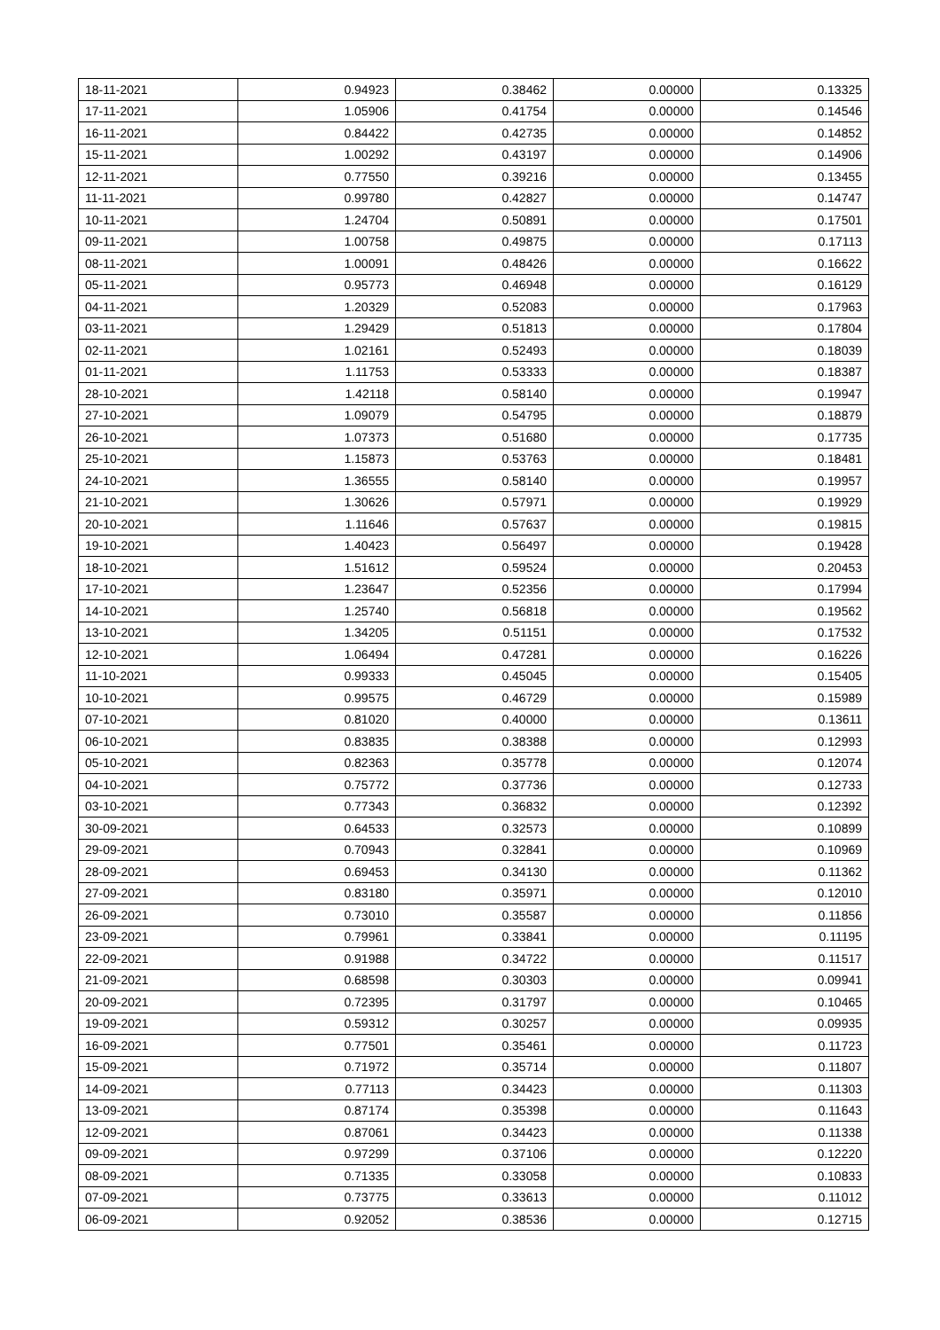| 18-11-2021 | 0.94923 | 0.38462 | 0.00000 | 0.13325 |
| 17-11-2021 | 1.05906 | 0.41754 | 0.00000 | 0.14546 |
| 16-11-2021 | 0.84422 | 0.42735 | 0.00000 | 0.14852 |
| 15-11-2021 | 1.00292 | 0.43197 | 0.00000 | 0.14906 |
| 12-11-2021 | 0.77550 | 0.39216 | 0.00000 | 0.13455 |
| 11-11-2021 | 0.99780 | 0.42827 | 0.00000 | 0.14747 |
| 10-11-2021 | 1.24704 | 0.50891 | 0.00000 | 0.17501 |
| 09-11-2021 | 1.00758 | 0.49875 | 0.00000 | 0.17113 |
| 08-11-2021 | 1.00091 | 0.48426 | 0.00000 | 0.16622 |
| 05-11-2021 | 0.95773 | 0.46948 | 0.00000 | 0.16129 |
| 04-11-2021 | 1.20329 | 0.52083 | 0.00000 | 0.17963 |
| 03-11-2021 | 1.29429 | 0.51813 | 0.00000 | 0.17804 |
| 02-11-2021 | 1.02161 | 0.52493 | 0.00000 | 0.18039 |
| 01-11-2021 | 1.11753 | 0.53333 | 0.00000 | 0.18387 |
| 28-10-2021 | 1.42118 | 0.58140 | 0.00000 | 0.19947 |
| 27-10-2021 | 1.09079 | 0.54795 | 0.00000 | 0.18879 |
| 26-10-2021 | 1.07373 | 0.51680 | 0.00000 | 0.17735 |
| 25-10-2021 | 1.15873 | 0.53763 | 0.00000 | 0.18481 |
| 24-10-2021 | 1.36555 | 0.58140 | 0.00000 | 0.19957 |
| 21-10-2021 | 1.30626 | 0.57971 | 0.00000 | 0.19929 |
| 20-10-2021 | 1.11646 | 0.57637 | 0.00000 | 0.19815 |
| 19-10-2021 | 1.40423 | 0.56497 | 0.00000 | 0.19428 |
| 18-10-2021 | 1.51612 | 0.59524 | 0.00000 | 0.20453 |
| 17-10-2021 | 1.23647 | 0.52356 | 0.00000 | 0.17994 |
| 14-10-2021 | 1.25740 | 0.56818 | 0.00000 | 0.19562 |
| 13-10-2021 | 1.34205 | 0.51151 | 0.00000 | 0.17532 |
| 12-10-2021 | 1.06494 | 0.47281 | 0.00000 | 0.16226 |
| 11-10-2021 | 0.99333 | 0.45045 | 0.00000 | 0.15405 |
| 10-10-2021 | 0.99575 | 0.46729 | 0.00000 | 0.15989 |
| 07-10-2021 | 0.81020 | 0.40000 | 0.00000 | 0.13611 |
| 06-10-2021 | 0.83835 | 0.38388 | 0.00000 | 0.12993 |
| 05-10-2021 | 0.82363 | 0.35778 | 0.00000 | 0.12074 |
| 04-10-2021 | 0.75772 | 0.37736 | 0.00000 | 0.12733 |
| 03-10-2021 | 0.77343 | 0.36832 | 0.00000 | 0.12392 |
| 30-09-2021 | 0.64533 | 0.32573 | 0.00000 | 0.10899 |
| 29-09-2021 | 0.70943 | 0.32841 | 0.00000 | 0.10969 |
| 28-09-2021 | 0.69453 | 0.34130 | 0.00000 | 0.11362 |
| 27-09-2021 | 0.83180 | 0.35971 | 0.00000 | 0.12010 |
| 26-09-2021 | 0.73010 | 0.35587 | 0.00000 | 0.11856 |
| 23-09-2021 | 0.79961 | 0.33841 | 0.00000 | 0.11195 |
| 22-09-2021 | 0.91988 | 0.34722 | 0.00000 | 0.11517 |
| 21-09-2021 | 0.68598 | 0.30303 | 0.00000 | 0.09941 |
| 20-09-2021 | 0.72395 | 0.31797 | 0.00000 | 0.10465 |
| 19-09-2021 | 0.59312 | 0.30257 | 0.00000 | 0.09935 |
| 16-09-2021 | 0.77501 | 0.35461 | 0.00000 | 0.11723 |
| 15-09-2021 | 0.71972 | 0.35714 | 0.00000 | 0.11807 |
| 14-09-2021 | 0.77113 | 0.34423 | 0.00000 | 0.11303 |
| 13-09-2021 | 0.87174 | 0.35398 | 0.00000 | 0.11643 |
| 12-09-2021 | 0.87061 | 0.34423 | 0.00000 | 0.11338 |
| 09-09-2021 | 0.97299 | 0.37106 | 0.00000 | 0.12220 |
| 08-09-2021 | 0.71335 | 0.33058 | 0.00000 | 0.10833 |
| 07-09-2021 | 0.73775 | 0.33613 | 0.00000 | 0.11012 |
| 06-09-2021 | 0.92052 | 0.38536 | 0.00000 | 0.12715 |